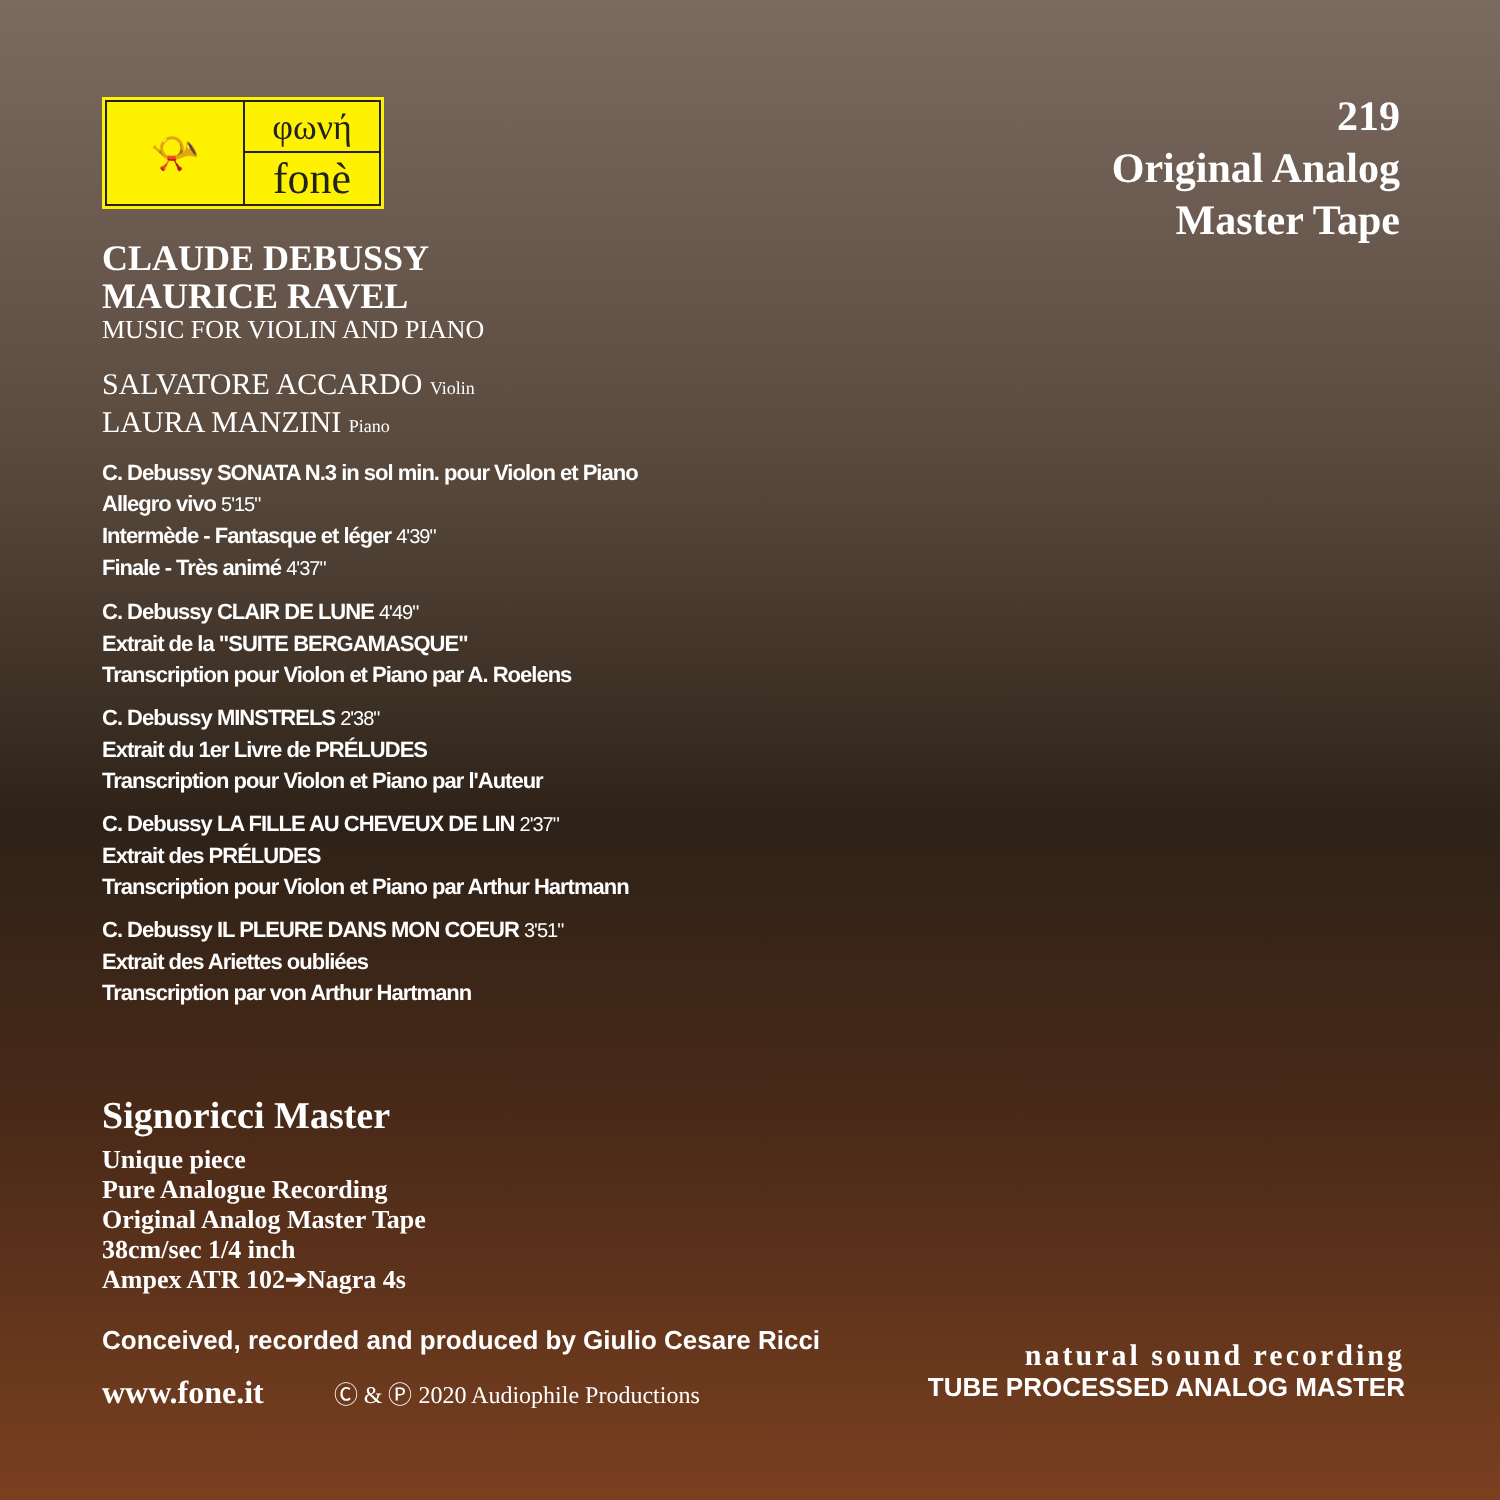📯 φωνή
fonè
CLAUDE DEBUSSY
MAURICE RAVEL
MUSIC FOR VIOLIN AND PIANO
SALVATORE ACCARDO Violin
LAURA MANZINI Piano
C. Debussy SONATA N.3 in sol min. pour Violon et Piano
Allegro vivo 5'15"
Intermède - Fantasque et léger 4'39"
Finale - Très animé 4'37"
C. Debussy CLAIR DE LUNE 4'49"
Extrait de la "SUITE BERGAMASQUE"
Transcription pour Violon et Piano par A. Roelens
C. Debussy MINSTRELS 2'38"
Extrait du 1er Livre de PRÉLUDES
Transcription pour Violon et Piano par l'Auteur
C. Debussy LA FILLE AU CHEVEUX DE LIN 2'37"
Extrait des PRÉLUDES
Transcription pour Violon et Piano par Arthur Hartmann
C. Debussy IL PLEURE DANS MON COEUR 3'51"
Extrait des Ariettes oubliées
Transcription par von Arthur Hartmann
Signoricci Master
Unique piece
Pure Analogue Recording
Original Analog Master Tape
38cm/sec 1/4 inch
Ampex ATR 102➔Nagra 4s
Conceived, recorded and produced by Giulio Cesare Ricci
www.fone.it Ⓒ & Ⓟ 2020 Audiophile Productions
219
Original Analog
Master Tape
natural sound recording
TUBE PROCESSED ANALOG MASTER